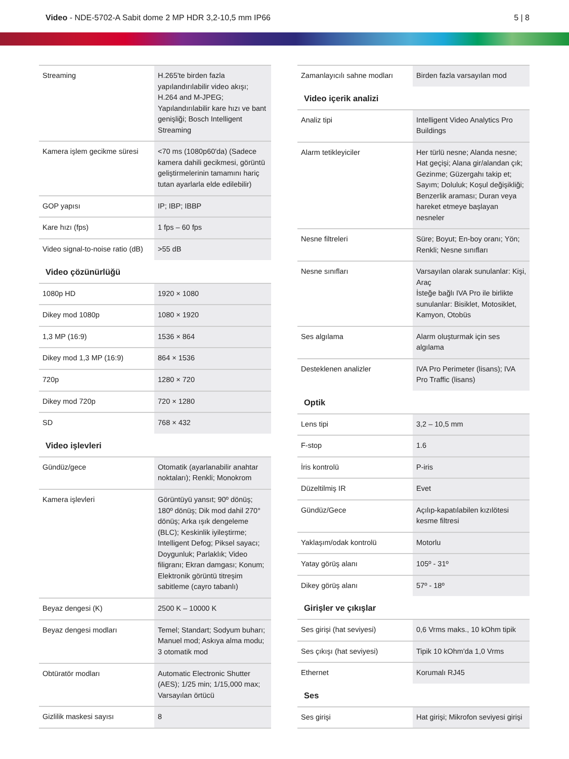Video - NDE-5702-A Sabit dome 2 MP HDR 3,2-10,5 mm IP66
5 | 8
| Streaming | H.265'te birden fazla yapılandırılabilir video akışı; H.264 and M-JPEG; Yapılandırılabilir kare hızı ve bant genişliği; Bosch Intelligent Streaming |
| Kamera işlem gecikme süresi | <70 ms (1080p60'da) (Sadece kamera dahili gecikmesi, görüntü geliştirmelerinin tamamını hariç tutan ayarlarla elde edilebilir) |
| GOP yapısı | IP; IBP; IBBP |
| Kare hızı (fps) | 1 fps – 60 fps |
| Video signal-to-noise ratio (dB) | >55 dB |
| Video çözünürlüğü | |
| 1080p HD | 1920 × 1080 |
| Dikey mod 1080p | 1080 × 1920 |
| 1,3 MP (16:9) | 1536 × 864 |
| Dikey mod 1,3 MP (16:9) | 864 × 1536 |
| 720p | 1280 × 720 |
| Dikey mod 720p | 720 × 1280 |
| SD | 768 × 432 |
| Video işlevleri | |
| Gündüz/gece | Otomatik (ayarlanabilir anahtar noktaları); Renkli; Monokrom |
| Kamera işlevleri | Görüntüyü yansıt; 90º dönüş; 180º dönüş; Dik mod dahil 270° dönüş; Arka ışık dengeleme (BLC); Keskinlik iyileştirme; Intelligent Defog; Piksel sayacı; Doygunluk; Parlaklık; Video filigranı; Ekran damgası; Konum; Elektronik görüntü titreşim sabitleme (cayro tabanlı) |
| Beyaz dengesi (K) | 2500 K – 10000 K |
| Beyaz dengesi modları | Temel; Standart; Sodyum buharı; Manuel mod; Askıya alma modu; 3 otomatik mod |
| Obtüratör modları | Automatic Electronic Shutter (AES); 1/25 min; 1/15,000 max; Varsayılan örtücü |
| Gizlilik maskesi sayısı | 8 |
| Zamanlayıcılı sahne modları | Birden fazla varsayılan mod |
| Video içerik analizi | |
| Analiz tipi | Intelligent Video Analytics Pro Buildings |
| Alarm tetikleyiciler | Her türlü nesne; Alanda nesne; Hat geçişi; Alana gir/alandan çık; Gezinme; Güzergahı takip et; Sayım; Doluluk; Koşul değişikliği; Benzerlik araması; Duran veya hareket etmeye başlayan nesneler |
| Nesne filtreleri | Süre; Boyut; En-boy oranı; Yön; Renkli; Nesne sınıfları |
| Nesne sınıfları | Varsayılan olarak sunulanlar: Kişi, Araç İsteğe bağlı IVA Pro ile birlikte sunulanlar: Bisiklet, Motosiklet, Kamyon, Otobüs |
| Ses algılama | Alarm oluşturmak için ses algılama |
| Desteklenen analizler | IVA Pro Perimeter (lisans); IVA Pro Traffic (lisans) |
| Optik | |
| Lens tipi | 3,2 – 10,5 mm |
| F-stop | 1.6 |
| İris kontrolü | P-iris |
| Düzeltilmiş IR | Evet |
| Gündüz/Gece | Açılıp-kapatılabilen kızılötesi kesme filtresi |
| Yaklaşım/odak kontrolü | Motorlu |
| Yatay görüş alanı | 105º - 31º |
| Dikey görüş alanı | 57º - 18º |
| Girişler ve çıkışlar | |
| Ses girişi (hat seviyesi) | 0,6 Vrms maks., 10 kOhm tipik |
| Ses çıkışı (hat seviyesi) | Tipik 10 kOhm'da 1,0 Vrms |
| Ethernet | Korumalı RJ45 |
| Ses | |
| Ses girişi | Hat girişi; Mikrofon seviyesi girişi |